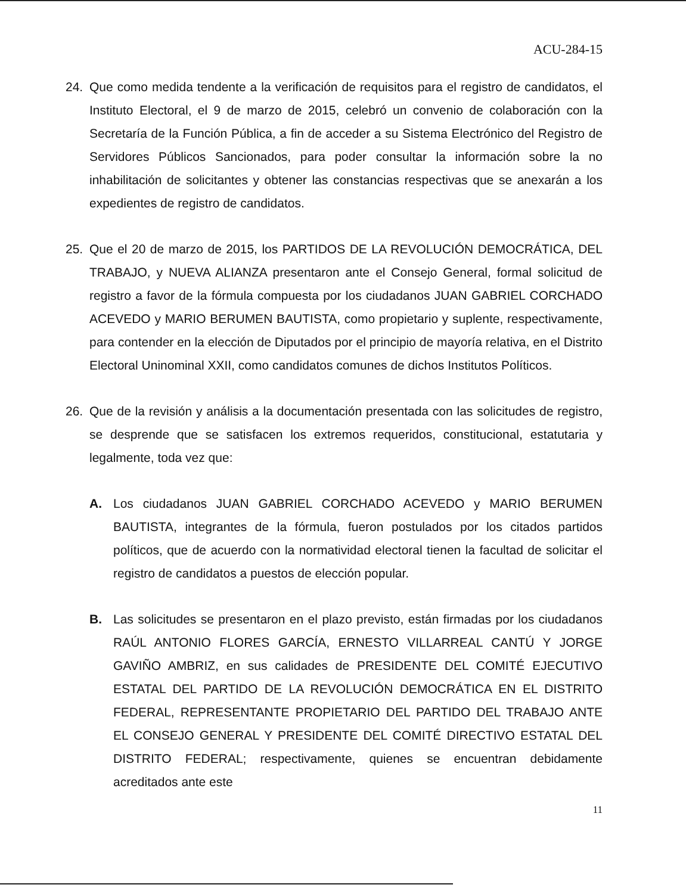ACU-284-15
24. Que como medida tendente a la verificación de requisitos para el registro de candidatos, el Instituto Electoral, el 9 de marzo de 2015, celebró un convenio de colaboración con la Secretaría de la Función Pública, a fin de acceder a su Sistema Electrónico del Registro de Servidores Públicos Sancionados, para poder consultar la información sobre la no inhabilitación de solicitantes y obtener las constancias respectivas que se anexarán a los expedientes de registro de candidatos.
25. Que el 20 de marzo de 2015, los PARTIDOS DE LA REVOLUCIÓN DEMOCRÁTICA, DEL TRABAJO, y NUEVA ALIANZA presentaron ante el Consejo General, formal solicitud de registro a favor de la fórmula compuesta por los ciudadanos JUAN GABRIEL CORCHADO ACEVEDO y MARIO BERUMEN BAUTISTA, como propietario y suplente, respectivamente, para contender en la elección de Diputados por el principio de mayoría relativa, en el Distrito Electoral Uninominal XXII, como candidatos comunes de dichos Institutos Políticos.
26. Que de la revisión y análisis a la documentación presentada con las solicitudes de registro, se desprende que se satisfacen los extremos requeridos, constitucional, estatutaria y legalmente, toda vez que:
A. Los ciudadanos JUAN GABRIEL CORCHADO ACEVEDO y MARIO BERUMEN BAUTISTA, integrantes de la fórmula, fueron postulados por los citados partidos políticos, que de acuerdo con la normatividad electoral tienen la facultad de solicitar el registro de candidatos a puestos de elección popular.
B. Las solicitudes se presentaron en el plazo previsto, están firmadas por los ciudadanos RAÚL ANTONIO FLORES GARCÍA, ERNESTO VILLARREAL CANTÚ Y JORGE GAVIÑO AMBRIZ, en sus calidades de PRESIDENTE DEL COMITÉ EJECUTIVO ESTATAL DEL PARTIDO DE LA REVOLUCIÓN DEMOCRÁTICA EN EL DISTRITO FEDERAL, REPRESENTANTE PROPIETARIO DEL PARTIDO DEL TRABAJO ANTE EL CONSEJO GENERAL Y PRESIDENTE DEL COMITÉ DIRECTIVO ESTATAL DEL DISTRITO FEDERAL; respectivamente, quienes se encuentran debidamente acreditados ante este
11